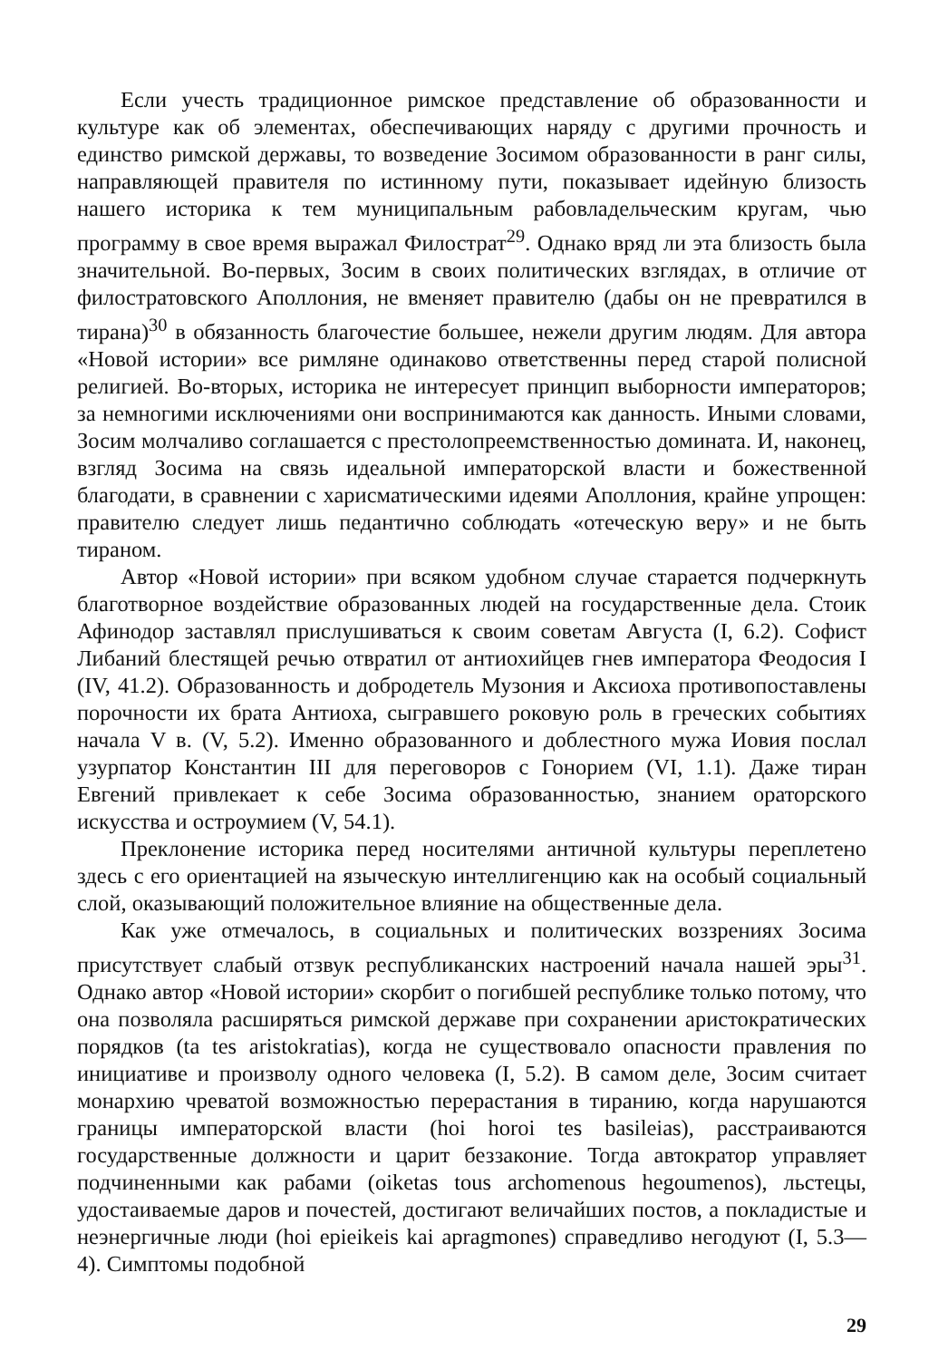Если учесть традиционное римское представление об образованности и культуре как об элементах, обеспечивающих наряду с другими прочность и единство римской державы, то возведение Зосимом образованности в ранг силы, направляющей правителя по истинному пути, показывает идейную близость нашего историка к тем муниципальным рабовладельческим кругам, чью программу в свое время выражал Филострат<sup>29</sup>. Однако вряд ли эта близость была значительной. Во-первых, Зосим в своих политических взглядах, в отличие от филостратовского Аполлония, не вменяет правителю (дабы он не превратился в тирана)<sup>30</sup> в обязанность благочестие большее, нежели другим людям. Для автора «Новой истории» все римляне одинаково ответственны перед старой полисной религией. Во-вторых, историка не интересует принцип выборности императоров; за немногими исключениями они воспринимаются как данность. Иными словами, Зосим молчаливо соглашается с престолопреемственностью домината. И, наконец, взгляд Зосима на связь идеальной императорской власти и божественной благодати, в сравнении с харисматическими идеями Аполлония, крайне упрощен: правителю следует лишь педантично соблюдать «отеческую веру» и не быть тираном.
Автор «Новой истории» при всяком удобном случае старается подчеркнуть благотворное воздействие образованных людей на государственные дела. Стоик Афинодор заставлял прислушиваться к своим советам Августа (I, 6.2). Софист Либаний блестящей речью отвратил от антиохийцев гнев императора Феодосия I (IV, 41.2). Образованность и добродетель Музония и Аксиоха противопоставлены порочности их брата Антиоха, сыгравшего роковую роль в греческих событиях начала V в. (V, 5.2). Именно образованного и доблестного мужа Иовия послал узурпатор Константин III для переговоров с Гонорием (VI, 1.1). Даже тиран Евгений привлекает к себе Зосима образованностью, знанием ораторского искусства и остроумием (V, 54.1).
Преклонение историка перед носителями античной культуры переплетено здесь с его ориентацией на языческую интеллигенцию как на особый социальный слой, оказывающий положительное влияние на общественные дела.
Как уже отмечалось, в социальных и политических воззрениях Зосима присутствует слабый отзвук республиканских настроений начала нашей эры<sup>31</sup>. Однако автор «Новой истории» скорбит о погибшей республике только потому, что она позволяла расширяться римской державе при сохранении аристократических порядков (ta tes aristokratias), когда не существовало опасности правления по инициативе и произволу одного человека (I, 5.2). В самом деле, Зосим считает монархию чреватой возможностью перерастания в тиранию, когда нарушаются границы императорской власти (hoi horoi tes basileias), расстраиваются государственные должности и царит беззаконие. Тогда автократор управляет подчиненными как рабами (oiketas tous archomenous hegoumenos), льстецы, удостаиваемые даров и почестей, достигают величайших постов, а покладистые и неэнергичные люди (hoi epieikeis kai apragmones) справедливо негодуют (I, 5.3—4). Симптомы подобной
29